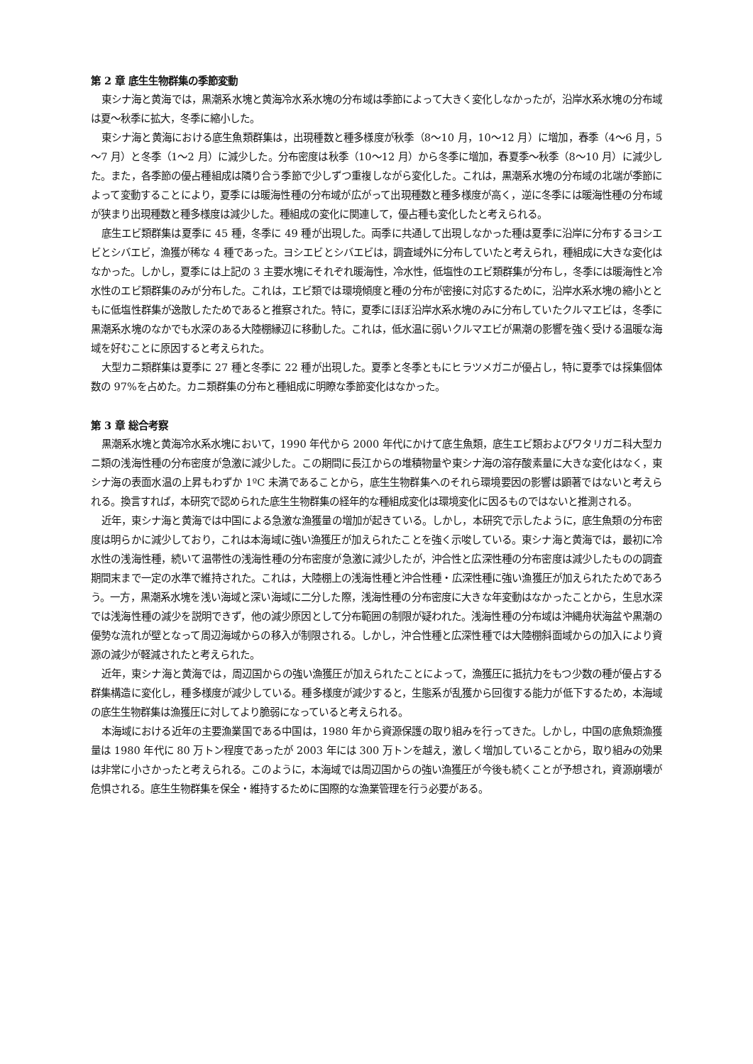第 2 章 底生生物群集の季節変動
東シナ海と黄海では，黒潮系水塊と黄海冷水系水塊の分布域は季節によって大きく変化しなかったが，沿岸水系水塊の分布域は夏～秋季に拡大，冬季に縮小した。
東シナ海と黄海における底生魚類群集は，出現種数と種多様度が秋季（8～10 月，10～12 月）に増加，春季（4～6 月，5～7 月）と冬季（1～2 月）に減少した。分布密度は秋季（10～12 月）から冬季に増加，春夏季～秋季（8～10 月）に減少した。また，各季節の優占種組成は隣り合う季節で少しずつ重複しながら変化した。これは，黒潮系水塊の分布域の北端が季節によって変動することにより，夏季には暖海性種の分布域が広がって出現種数と種多様度が高く，逆に冬季には暖海性種の分布域が狭まり出現種数と種多様度は減少した。種組成の変化に関連して，優占種も変化したと考えられる。
底生エビ類群集は夏季に 45 種，冬季に 49 種が出現した。両季に共通して出現しなかった種は夏季に沿岸に分布するヨシエビとシバエビ，漁獲が稀な 4 種であった。ヨシエビとシバエビは，調査域外に分布していたと考えられ，種組成に大きな変化はなかった。しかし，夏季には上記の 3 主要水塊にそれぞれ暖海性，冷水性，低塩性のエビ類群集が分布し，冬季には暖海性と冷水性のエビ類群集のみが分布した。これは，エビ類では環境傾度と種の分布が密接に対応するために，沿岸水系水塊の縮小とともに低塩性群集が逸散したためであると推察された。特に，夏季にほぼ沿岸水系水塊のみに分布していたクルマエビは，冬季に黒潮系水塊のなかでも水深のある大陸棚縁辺に移動した。これは，低水温に弱いクルマエビが黒潮の影響を強く受ける温暖な海域を好むことに原因すると考えられた。
大型カニ類群集は夏季に 27 種と冬季に 22 種が出現した。夏季と冬季ともにヒラツメガニが優占し，特に夏季では採集個体数の 97%を占めた。カニ類群集の分布と種組成に明瞭な季節変化はなかった。
第 3 章 総合考察
黒潮系水塊と黄海冷水系水塊において，1990 年代から 2000 年代にかけて底生魚類，底生エビ類およびワタリガニ科大型カニ類の浅海性種の分布密度が急激に減少した。この期間に長江からの堆積物量や東シナ海の溶存酸素量に大きな変化はなく，東シナ海の表面水温の上昇もわずか 1ºC 未満であることから，底生生物群集へのそれら環境要因の影響は顕著ではないと考えられる。換言すれば，本研究で認められた底生生物群集の経年的な種組成変化は環境変化に因るものではないと推測される。
近年，東シナ海と黄海では中国による急激な漁獲量の増加が起きている。しかし，本研究で示したように，底生魚類の分布密度は明らかに減少しており，これは本海域に強い漁獲圧が加えられたことを強く示唆している。東シナ海と黄海では，最初に冷水性の浅海性種，続いて温帯性の浅海性種の分布密度が急激に減少したが，沖合性と広深性種の分布密度は減少したものの調査期間末まで一定の水準で維持された。これは，大陸棚上の浅海性種と沖合性種・広深性種に強い漁獲圧が加えられたためであろう。一方，黒潮系水塊を浅い海域と深い海域に二分した際，浅海性種の分布密度に大きな年変動はなかったことから，生息水深では浅海性種の減少を説明できず，他の減少原因として分布範囲の制限が疑われた。浅海性種の分布域は沖縄舟状海盆や黒潮の優勢な流れが壁となって周辺海域からの移入が制限される。しかし，沖合性種と広深性種では大陸棚斜面域からの加入により資源の減少が軽減されたと考えられた。
近年，東シナ海と黄海では，周辺国からの強い漁獲圧が加えられたことによって，漁獲圧に抵抗力をもつ少数の種が優占する群集構造に変化し，種多様度が減少している。種多様度が減少すると，生態系が乱獲から回復する能力が低下するため，本海域の底生生物群集は漁獲圧に対してより脆弱になっていると考えられる。
本海域における近年の主要漁業国である中国は，1980 年から資源保護の取り組みを行ってきた。しかし，中国の底魚類漁獲量は 1980 年代に 80 万トン程度であったが 2003 年には 300 万トンを越え，激しく増加していることから，取り組みの効果は非常に小さかったと考えられる。このように，本海域では周辺国からの強い漁獲圧が今後も続くことが予想され，資源崩壊が危惧される。底生生物群集を保全・維持するために国際的な漁業管理を行う必要がある。